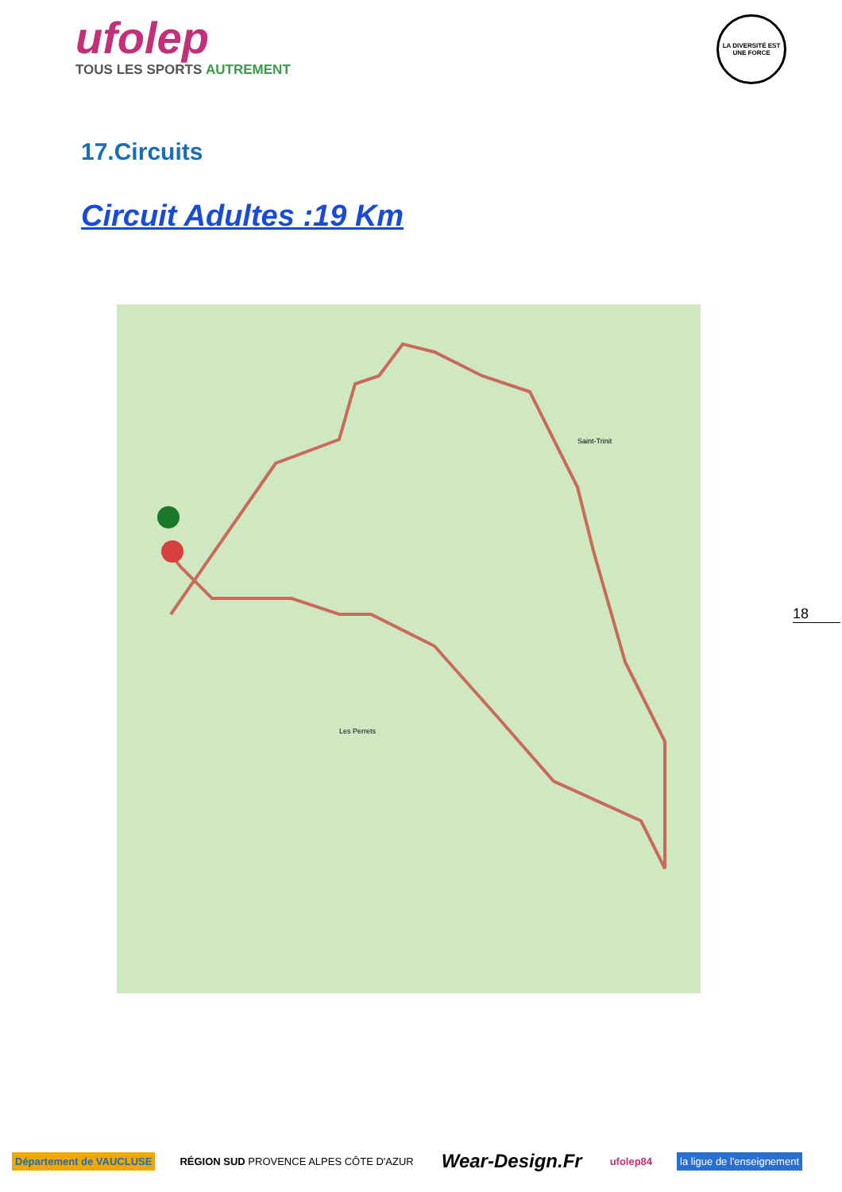ufolep
TOUS LES SPORTS AUTREMENT
LA DIVERSITÉ EST UNE FORCE
17.Circuits
Circuit Adultes :19 Km
Les Perrets
Saint-Trinit
18
Département de VAUCLUSE
RÉGION SUD PROVENCE ALPES CÔTE D'AZUR
Wear-Design.Fr
ufolep84 la ligue de l'enseignement